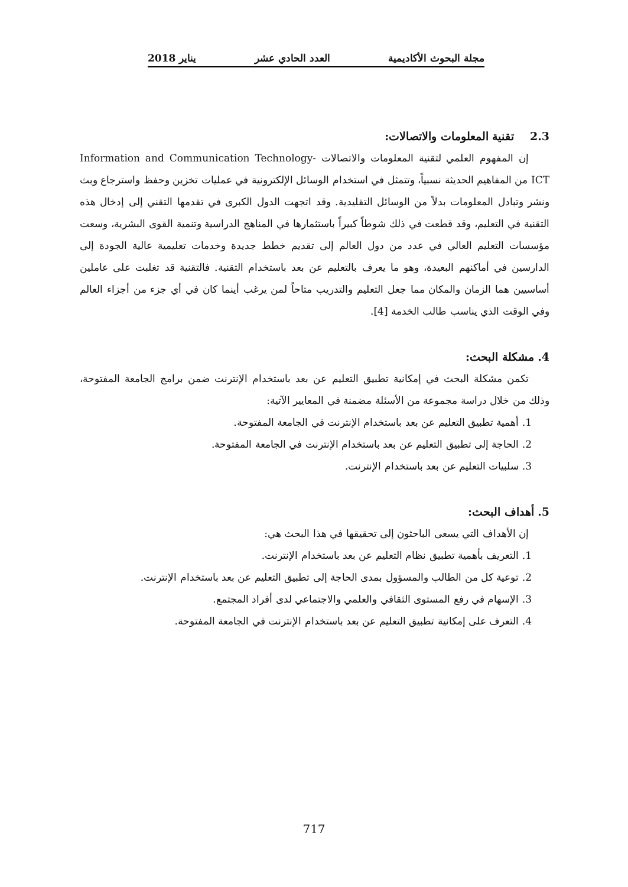مجلة البحوث الأكاديمية العدد الحادي عشر يناير 2018
2.3 تقنية المعلومات والاتصالات:
إن المفهوم العلمي لتقنية المعلومات والاتصالات Information and Communication Technology-ICT من المفاهيم الحديثة نسبياً، وتتمثل في استخدام الوسائل الإلكترونية في عمليات تخزين وحفظ واسترجاع وبث ونشر وتبادل المعلومات بدلاً من الوسائل التقليدية. وقد اتجهت الدول الكبرى في تقدمها التقني إلى إدخال هذه التقنية في التعليم، وقد قطعت في ذلك شوطاً كبيراً باستثمارها في المناهج الدراسية وتنمية القوى البشرية، وسعت مؤسسات التعليم العالي في عدد من دول العالم إلى تقديم خطط جديدة وخدمات تعليمية عالية الجودة إلى الدارسين في أماكنهم البعيدة، وهو ما يعرف بالتعليم عن بعد باستخدام التقنية. فالتقنية قد تغلبت على عاملين أساسيين هما الزمان والمكان مما جعل التعليم والتدريب متاحاً لمن يرغب أينما كان في أي جزء من أجزاء العالم وفي الوقت الذي يناسب طالب الخدمة [4].
4. مشكلة البحث:
تكمن مشكلة البحث في إمكانية تطبيق التعليم عن بعد باستخدام الإنترنت ضمن برامج الجامعة المفتوحة، وذلك من خلال دراسة مجموعة من الأسئلة مضمنة في المعايير الآتية:
1. أهمية تطبيق التعليم عن بعد باستخدام الإنترنت في الجامعة المفتوحة.
2. الحاجة إلى تطبيق التعليم عن بعد باستخدام الإنترنت في الجامعة المفتوحة.
3. سلبيات التعليم عن بعد باستخدام الإنترنت.
5. أهداف البحث:
إن الأهداف التي يسعى الباحثون إلى تحقيقها في هذا البحث هي:
1. التعريف بأهمية تطبيق نظام التعليم عن بعد باستخدام الإنترنت.
2. توعية كل من الطالب والمسؤول بمدى الحاجة إلى تطبيق التعليم عن بعد باستخدام الإنترنت.
3. الإسهام في رفع المستوى الثقافي والعلمي والاجتماعي لدى أفراد المجتمع.
4. التعرف على إمكانية تطبيق التعليم عن بعد باستخدام الإنترنت في الجامعة المفتوحة.
717